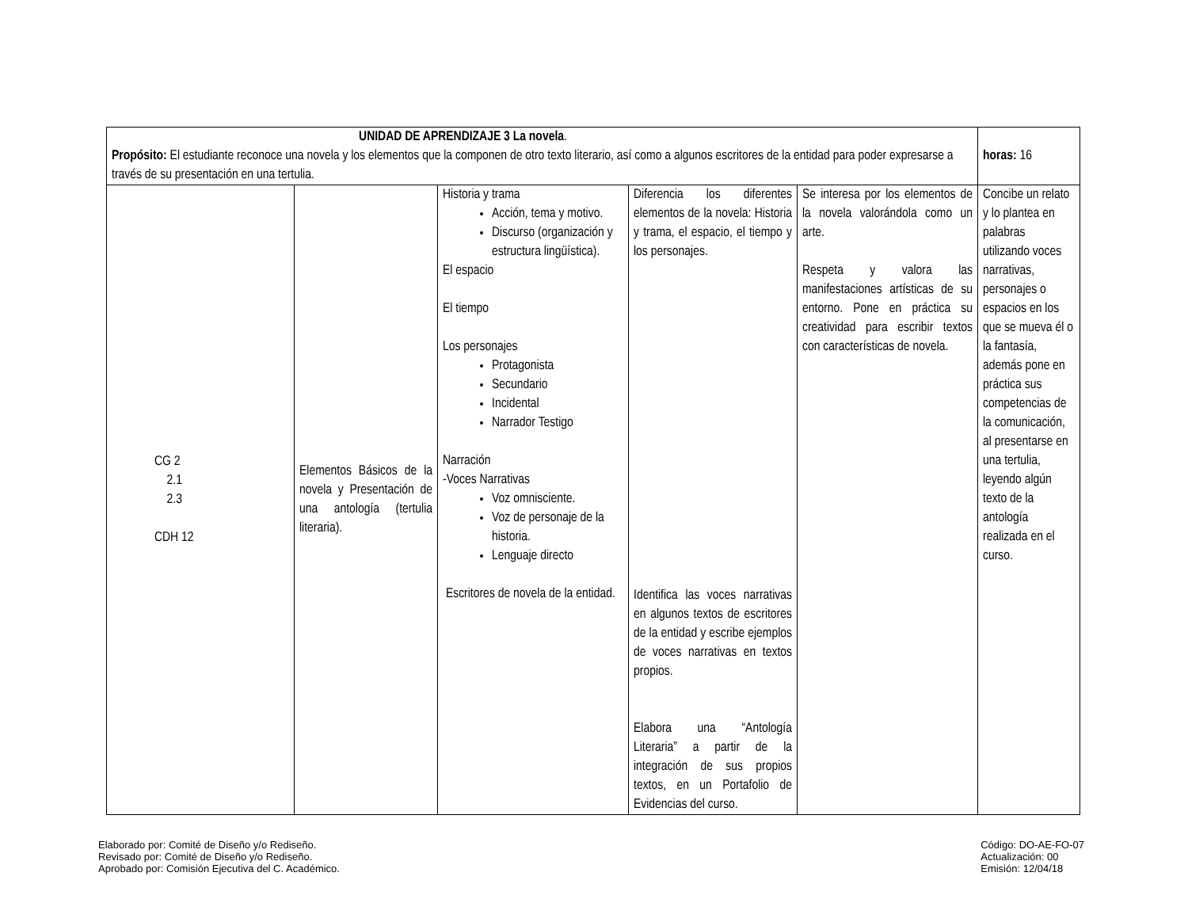| UNIDAD DE APRENDIZAJE 3 La novela . Propósito: El estudiante reconoce una novela y los elementos que la componen de otro texto literario, así como a algunos escritores de la entidad para poder expresarse a través de su presentación en una tertulia. | | | | | horas: 16 |
| CG 2 2.1 2.3 CDH 12 | Elementos Básicos de la novela y Presentación de una antología (tertulia literaria). | Historia y trama Acción, tema y motivo. Discurso (organización y estructura lingüística). El espacio El tiempo Los personajes Protagonista Secundario Incidental Narrador Testigo Narración -Voces Narrativas Voz omnisciente. Voz de personaje de la historia. Lenguaje directo Escritores de novela de la entidad. | Diferencia los diferentes elementos de la novela: Historia y trama, el espacio, el tiempo y los personajes. Identifica las voces narrativas en algunos textos de escritores de la entidad y escribe ejemplos de voces narrativas en textos propios. Elabora una “Antología Literaria” a partir de la integración de sus propios textos, en un Portafolio de Evidencias del curso. | Se interesa por los elementos de la novela valorándola como un arte. Respeta y valora las manifestaciones artísticas de su entorno. Pone en práctica su creatividad para escribir textos con características de novela. | Concibe un relato y lo plantea en palabras utilizando voces narrativas, personajes o espacios en los que se mueva él o la fantasía, además pone en práctica sus competencias de la comunicación, al presentarse en una tertulia, leyendo algún texto de la antología realizada en el curso. |
Elaborado por: Comité de Diseño y/o Rediseño.
Revisado por: Comité de Diseño y/o Rediseño.
Aprobado por: Comisión Ejecutiva del C. Académico.
Código: DO-AE-FO-07
Actualización: 00
Emisión: 12/04/18